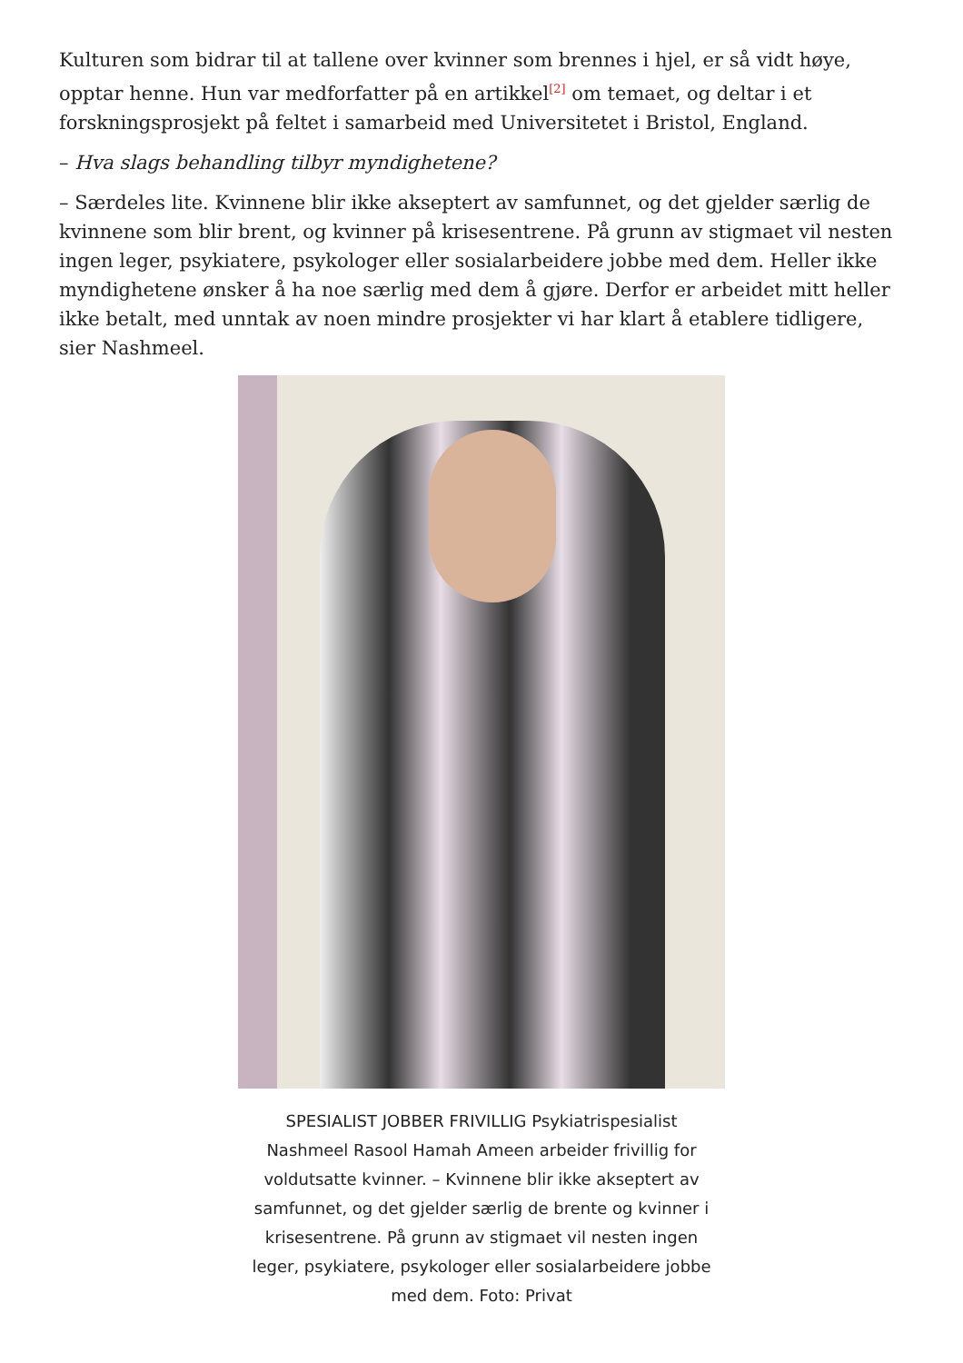Kulturen som bidrar til at tallene over kvinner som brennes i hjel, er så vidt høye, opptar henne. Hun var medforfatter på en artikkel<sup>[2]</sup> om temaet, og deltar i et forskningsprosjekt på feltet i samarbeid med Universitetet i Bristol, England.
– Hva slags behandling tilbyr myndighetene?
– Særdeles lite. Kvinnene blir ikke akseptert av samfunnet, og det gjelder særlig de kvinnene som blir brent, og kvinner på krisesentrene. På grunn av stigmaet vil nesten ingen leger, psykiatere, psykologer eller sosialarbeidere jobbe med dem. Heller ikke myndighetene ønsker å ha noe særlig med dem å gjøre. Derfor er arbeidet mitt heller ikke betalt, med unntak av noen mindre prosjekter vi har klart å etablere tidligere, sier Nashmeel.
SPESIALIST JOBBER FRIVILLIG Psykiatrispesialist Nashmeel Rasool Hamah Ameen arbeider frivillig for voldutsatte kvinner. – Kvinnene blir ikke akseptert av samfunnet, og det gjelder særlig de brente og kvinner i krisesentrene. På grunn av stigmaet vil nesten ingen leger, psykiatere, psykologer eller sosialarbeidere jobbe med dem. Foto: Privat